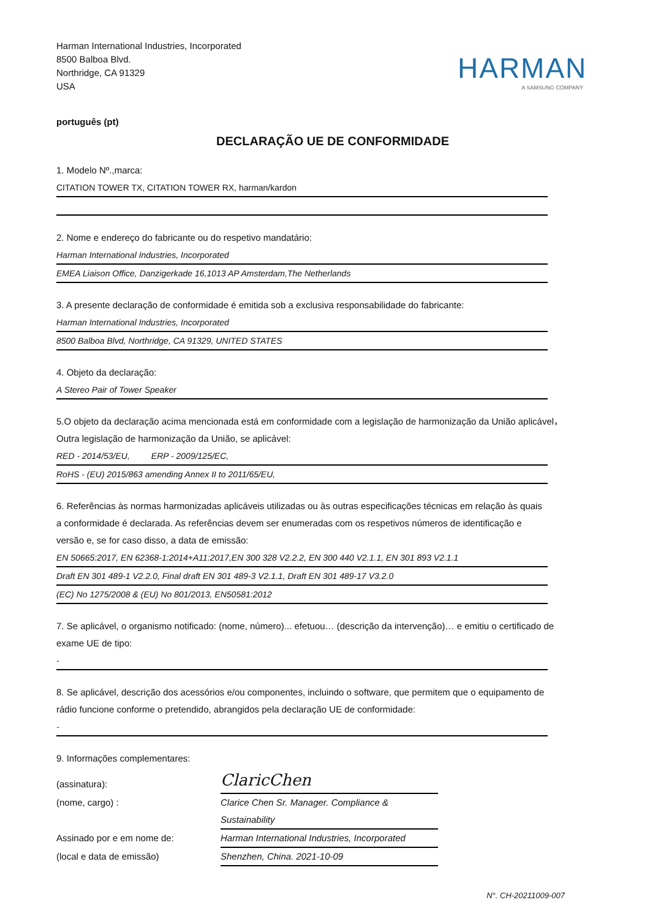Harman International Industries, Incorporated
8500 Balboa Blvd.
Northridge, CA 91329
USA
HARMAN
A SAMSUNG COMPANY
português (pt)
DECLARAÇÃO UE DE CONFORMIDADE
1. Modelo Nº.,marca:
CITATION TOWER TX, CITATION TOWER RX, harman/kardon
2. Nome e endereço do fabricante ou do respetivo mandatário:
Harman International Industries, Incorporated
EMEA Liaison Office, Danzigerkade 16,1013 AP Amsterdam,The Netherlands
3. A presente declaração de conformidade é emitida sob a exclusiva responsabilidade do fabricante:
Harman International Industries, Incorporated
8500 Balboa Blvd, Northridge, CA 91329, UNITED STATES
4. Objeto da declaração:
A Stereo Pair of Tower Speaker
5.O objeto da declaração acima mencionada está em conformidade com a legislação de harmonização da União aplicável， Outra legislação de harmonização da União, se aplicável:
RED - 2014/53/EU, ERP - 2009/125/EC,
RoHS - (EU) 2015/863 amending Annex II to 2011/65/EU,
6. Referências às normas harmonizadas aplicáveis utilizadas ou às outras especificações técnicas em relação às quais a conformidade é declarada. As referências devem ser enumeradas com os respetivos números de identificação e versão e, se for caso disso, a data de emissão:
EN 50665:2017, EN 62368-1:2014+A11:2017,EN 300 328 V2.2.2, EN 300 440 V2.1.1, EN 301 893 V2.1.1
Draft EN 301 489-1 V2.2.0, Final draft EN 301 489-3 V2.1.1, Draft EN 301 489-17 V3.2.0
(EC) No 1275/2008 & (EU) No 801/2013, EN50581:2012
7. Se aplicável, o organismo notificado: (nome, número)... efetuou… (descrição da intervenção)… e emitiu o certificado de exame UE de tipo:
-
8. Se aplicável, descrição dos acessórios e/ou componentes, incluindo o software, que permitem que o equipamento de rádio funcione conforme o pretendido, abrangidos pela declaração UE de conformidade:
-
9. Informações complementares:
(assinatura):
ClaricChen
(nome, cargo) :
Clarice Chen Sr. Manager. Compliance & Sustainability
Assinado por e em nome de:
Harman International Industries, Incorporated
(local e data de emissão)
Shenzhen, China. 2021-10-09
N°. CH-20211009-007